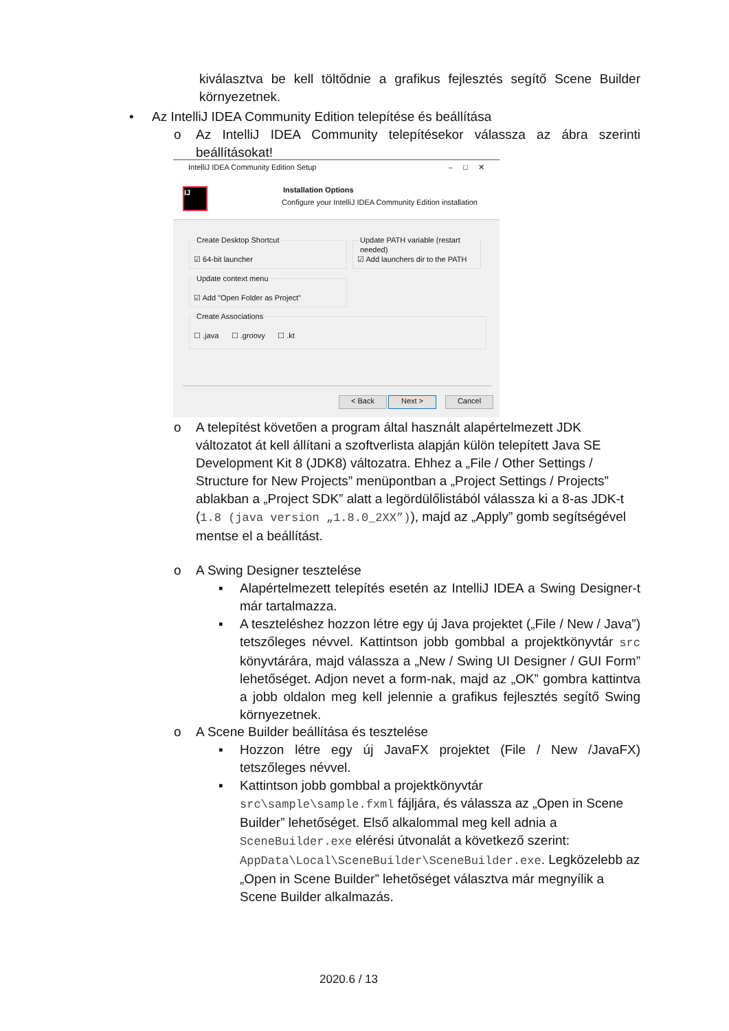kiválasztva be kell töltődnie a grafikus fejlesztés segítő Scene Builder környezetnek.
•
Az IntelliJ IDEA Community Edition telepítése és beállítása
o
Az IntelliJ IDEA Community telepítésekor válassza az ábra szerinti beállításokat!
IntelliJ IDEA Community Edition Setup – □ ✕
IJ Installation Options
Configure your IntelliJ IDEA Community Edition installation
Create Desktop Shortcut
☑ 64-bit launcher
Update PATH variable (restart needed)
☑ Add launchers dir to the PATH
Update context menu
☑ Add "Open Folder as Project"
Create Associations
☐ .java ☐ .groovy ☐ .kt
< Back Next > Cancel
o
A telepítést követően a program által használt alapértelmezett JDK változatot át kell állítani a szoftverlista alapján külön telepített Java SE Development Kit 8 (JDK8) változatra. Ehhez a „File / Other Settings / Structure for New Projects” menüpontban a „Project Settings / Projects” ablakban a „Project SDK” alatt a legördülőlistából válassza ki a 8-as JDK-t (1.8 (java version „1.8.0_2XX”)), majd az „Apply” gomb segítségével mentse el a beállítást.
o A Swing Designer tesztelése
▪
Alapértelmezett telepítés esetén az IntelliJ IDEA a Swing Designer-t már tartalmazza.
▪
A teszteléshez hozzon létre egy új Java projektet („File / New / Java”) tetszőleges névvel. Kattintson jobb gombbal a projektkönyvtár src könyvtárára, majd válassza a „New / Swing UI Designer / GUI Form” lehetőséget. Adjon nevet a form-nak, majd az „OK” gombra kattintva a jobb oldalon meg kell jelennie a grafikus fejlesztés segítő Swing környezetnek.
o
A Scene Builder beállítása és tesztelése
▪
Hozzon létre egy új JavaFX projektet (File / New /JavaFX) tetszőleges névvel.
▪
Kattintson jobb gombbal a projektkönyvtár src\sample\sample.fxml fájljára, és válassza az „Open in Scene Builder” lehetőséget. Első alkalommal meg kell adnia a SceneBuilder.exe elérési útvonalát a következő szerint: AppData\Local\SceneBuilder\SceneBuilder.exe. Legközelebb az „Open in Scene Builder” lehetőséget választva már megnyílik a Scene Builder alkalmazás.
2020.6 / 13